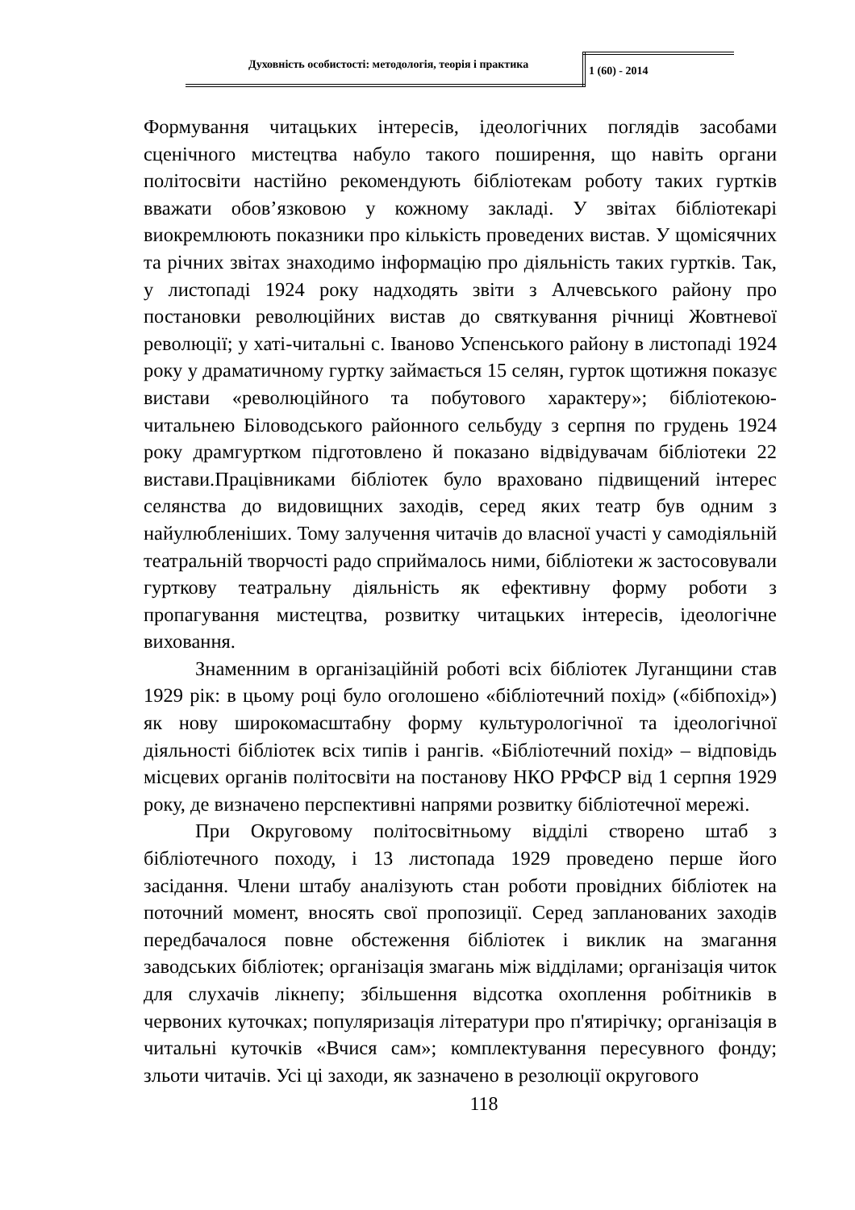Духовність особистості: методологія, теорія і практика 1 (60) - 2014
Формування читацьких інтересів, ідеологічних поглядів засобами сценічного мистецтва набуло такого поширення, що навіть органи політосвіти настійно рекомендують бібліотекам роботу таких гуртків вважати обов’язковою у кожному закладі. У звітах бібліотекарі виокремлюють показники про кількість проведених вистав. У щомісячних та річних звітах знаходимо інформацію про діяльність таких гуртків. Так, у листопаді 1924 року надходять звіти з Алчевського району про постановки революційних вистав до святкування річниці Жовтневої революції; у хаті-читальні с. Іваново Успенського району в листопаді 1924 року у драматичному гуртку займається 15 селян, гурток щотижня показує вистави «революційного та побутового характеру»; бібліотекою-читальнею Біловодського районного сельбуду з серпня по грудень 1924 року драмгуртком підготовлено й показано відвідувачам бібліотеки 22 вистави.Працівниками бібліотек було враховано підвищений інтерес селянства до видовищних заходів, серед яких театр був одним з найулюбленіших. Тому залучення читачів до власної участі у самодіяльній театральній творчості радо сприймалось ними, бібліотеки ж застосовували гурткову театральну діяльність як ефективну форму роботи з пропагування мистецтва, розвитку читацьких інтересів, ідеологічне виховання.
Знаменним в організаційній роботі всіх бібліотек Луганщини став 1929 рік: в цьому році було оголошено «бібліотечний похід» («бібпохід») як нову широкомасштабну форму культурологічної та ідеологічної діяльності бібліотек всіх типів і рангів. «Бібліотечний похід» – відповідь місцевих органів політосвіти на постанову НКО РРФСР від 1 серпня 1929 року, де визначено перспективні напрями розвитку бібліотечної мережі.
При Округовому політосвітньому відділі створено штаб з бібліотечного походу, і 13 листопада 1929 проведено перше його засідання. Члени штабу аналізують стан роботи провідних бібліотек на поточний момент, вносять свої пропозиції. Серед запланованих заходів передбачалося повне обстеження бібліотек і виклик на змагання заводських бібліотек; організація змагань між відділами; організація читок для слухачів лікнепу; збільшення відсотка охоплення робітників в червоних куточках; популяризація літератури про п'ятирічку; організація в читальні куточків «Вчися сам»; комплектування пересувного фонду; зльоти читачів. Усі ці заходи, як зазначено в резолюції округового
118